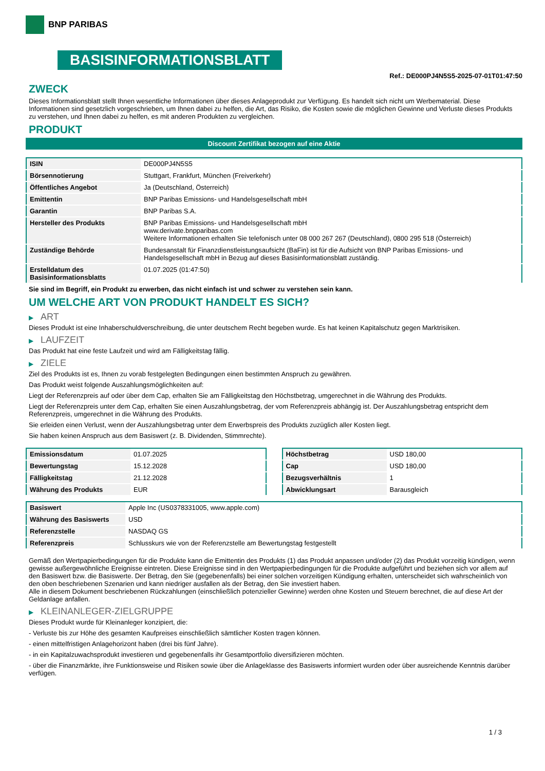BNP PARIBAS
BASISINFORMATIONSBLATT
Ref.: DE000PJ4N5S5-2025-07-01T01:47:50
ZWECK
Dieses Informationsblatt stellt Ihnen wesentliche Informationen über dieses Anlageprodukt zur Verfügung. Es handelt sich nicht um Werbematerial. Diese Informationen sind gesetzlich vorgeschrieben, um Ihnen dabei zu helfen, die Art, das Risiko, die Kosten sowie die möglichen Gewinne und Verluste dieses Produkts zu verstehen, und Ihnen dabei zu helfen, es mit anderen Produkten zu vergleichen.
PRODUKT
Discount Zertifikat bezogen auf eine Aktie
| ISIN | DE000PJ4N5S5 |
| Börsennotierung | Stuttgart, Frankfurt, München (Freiverkehr) |
| Öffentliches Angebot | Ja (Deutschland, Österreich) |
| Emittentin | BNP Paribas Emissions- und Handelsgesellschaft mbH |
| Garantin | BNP Paribas S.A. |
| Hersteller des Produkts | BNP Paribas Emissions- und Handelsgesellschaft mbH www.derivate.bnpparibas.com Weitere Informationen erhalten Sie telefonisch unter 08 000 267 267 (Deutschland), 0800 295 518 (Österreich) |
| Zuständige Behörde | Bundesanstalt für Finanzdienstleistungsaufsicht (BaFin) ist für die Aufsicht von BNP Paribas Emissions- und Handelsgesellschaft mbH in Bezug auf dieses Basisinformationsblatt zuständig. |
| Erstelldatum des Basisinformationsblatts | 01.07.2025 (01:47:50) |
Sie sind im Begriff, ein Produkt zu erwerben, das nicht einfach ist und schwer zu verstehen sein kann.
UM WELCHE ART VON PRODUKT HANDELT ES SICH?
▶ ART
Dieses Produkt ist eine Inhaberschuldverschreibung, die unter deutschem Recht begeben wurde. Es hat keinen Kapitalschutz gegen Marktrisiken.
▶ LAUFZEIT
Das Produkt hat eine feste Laufzeit und wird am Fälligkeitstag fällig.
▶ ZIELE
Ziel des Produkts ist es, Ihnen zu vorab festgelegten Bedingungen einen bestimmten Anspruch zu gewähren.
Das Produkt weist folgende Auszahlungsmöglichkeiten auf:
Liegt der Referenzpreis auf oder über dem Cap, erhalten Sie am Fälligkeitstag den Höchstbetrag, umgerechnet in die Währung des Produkts.
Liegt der Referenzpreis unter dem Cap, erhalten Sie einen Auszahlungsbetrag, der vom Referenzpreis abhängig ist. Der Auszahlungsbetrag entspricht dem Referenzpreis, umgerechnet in die Währung des Produkts.
Sie erleiden einen Verlust, wenn der Auszahlungsbetrag unter dem Erwerbspreis des Produkts zuzüglich aller Kosten liegt.
Sie haben keinen Anspruch aus dem Basiswert (z. B. Dividenden, Stimmrechte).
| Emissionsdatum | 01.07.2025 |
| Bewertungstag | 15.12.2028 |
| Fälligkeitstag | 21.12.2028 |
| Währung des Produkts | EUR |
| Höchstbetrag | USD 180,00 |
| Cap | USD 180,00 |
| Bezugsverhältnis | 1 |
| Abwicklungsart | Barausgleich |
| Basiswert | Apple Inc (US0378331005, www.apple.com) |
| Währung des Basiswerts | USD |
| Referenzstelle | NASDAQ GS |
| Referenzpreis | Schlusskurs wie von der Referenzstelle am Bewertungstag festgestellt |
Gemäß den Wertpapierbedingungen für die Produkte kann die Emittentin des Produkts (1) das Produkt anpassen und/oder (2) das Produkt vorzeitig kündigen, wenn gewisse außergewöhnliche Ereignisse eintreten. Diese Ereignisse sind in den Wertpapierbedingungen für die Produkte aufgeführt und beziehen sich vor allem auf den Basiswert bzw. die Basiswerte. Der Betrag, den Sie (gegebenenfalls) bei einer solchen vorzeitigen Kündigung erhalten, unterscheidet sich wahrscheinlich von den oben beschriebenen Szenarien und kann niedriger ausfallen als der Betrag, den Sie investiert haben.
Alle in diesem Dokument beschriebenen Rückzahlungen (einschließlich potenzieller Gewinne) werden ohne Kosten und Steuern berechnet, die auf diese Art der Geldanlage anfallen.
▶ KLEINANLEGER-ZIELGRUPPE
Dieses Produkt wurde für Kleinanleger konzipiert, die:
- Verluste bis zur Höhe des gesamten Kaufpreises einschließlich sämtlicher Kosten tragen können.
- einen mittelfristigen Anlagehorizont haben (drei bis fünf Jahre).
- in ein Kapitalzuwachsprodukt investieren und gegebenenfalls ihr Gesamtportfolio diversifizieren möchten.
- über die Finanzmärkte, ihre Funktionsweise und Risiken sowie über die Anlageklasse des Basiswerts informiert wurden oder über ausreichende Kenntnis darüber verfügen.
1 / 3